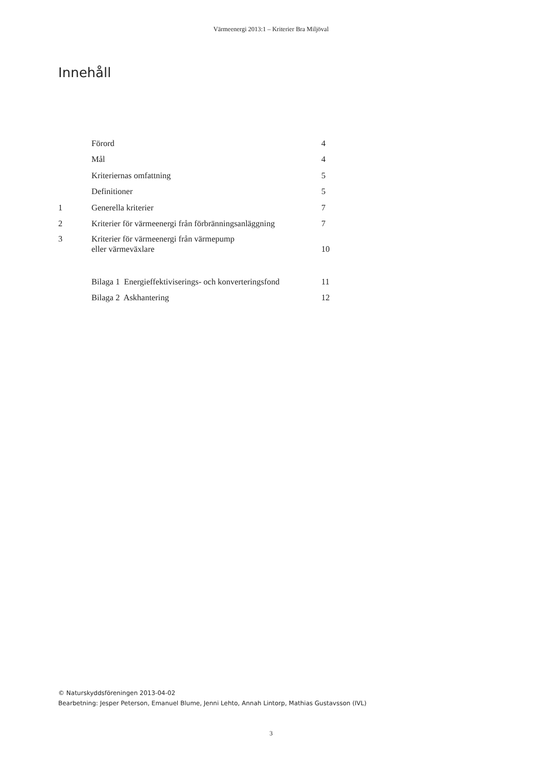Värmeenergi 2013:1 – Kriterier Bra Miljöval
Innehåll
| | Förord | 4 |
| | Mål | 4 |
| | Kriteriernas omfattning | 5 |
| | Definitioner | 5 |
| 1 | Generella kriterier | 7 |
| 2 | Kriterier för värmeenergi från förbränningsanläggning | 7 |
| 3 | Kriterier för värmeenergi från värmepump eller värmeväxlare | 10 |
| | Bilaga 1 Energieffektiviserings- och konverteringsfond | 11 |
| | Bilaga 2 Askhantering | 12 |
© Naturskyddsföreningen 2013-04-02
Bearbetning: Jesper Peterson, Emanuel Blume, Jenni Lehto, Annah Lintorp, Mathias Gustavsson (IVL)
3